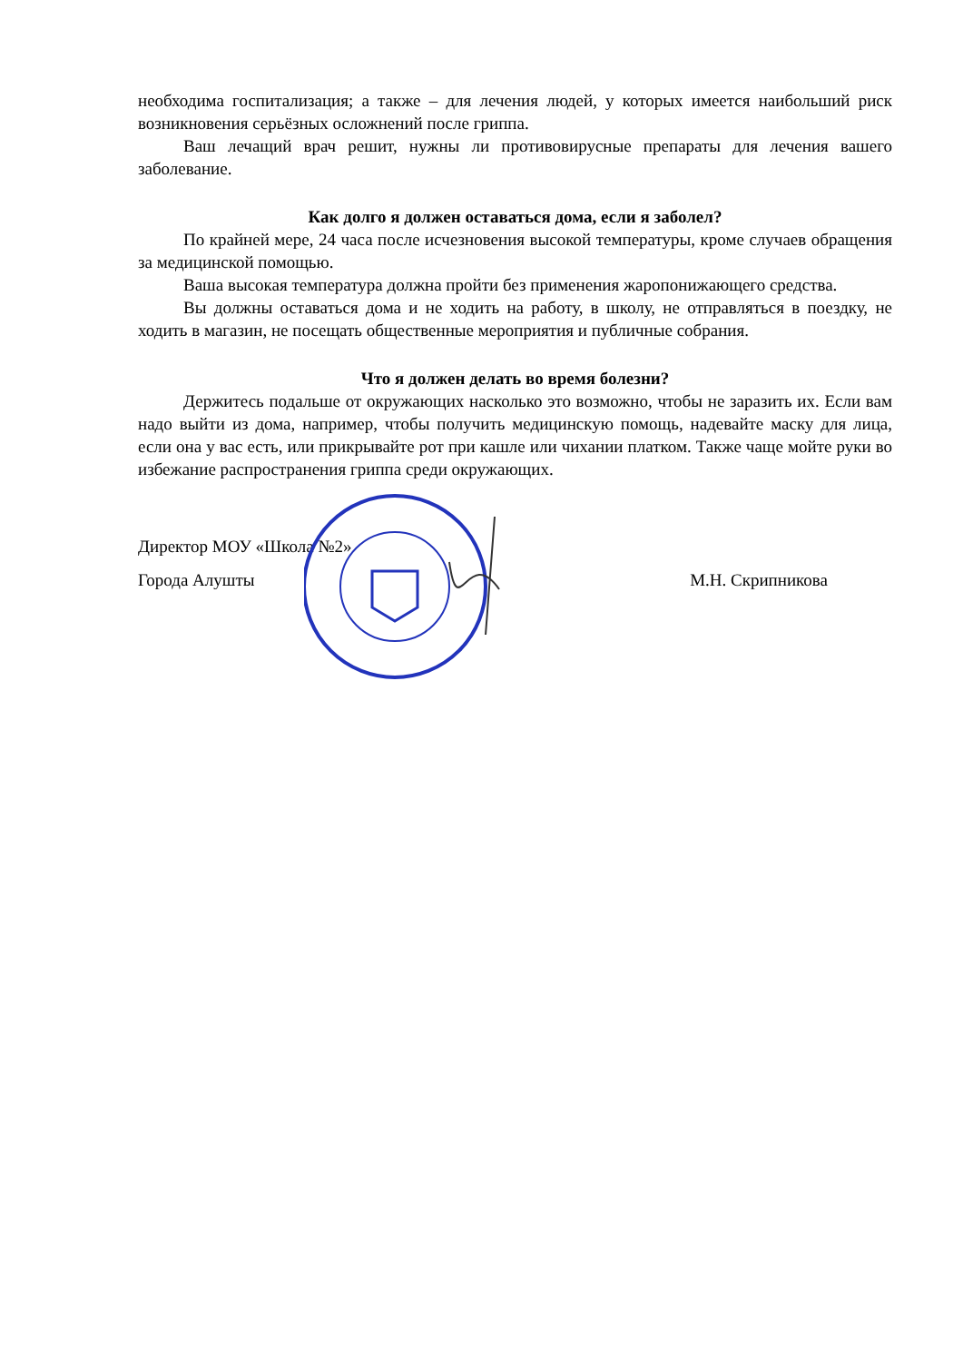необходима госпитализация; а также – для лечения людей, у которых имеется наибольший риск возникновения серьёзных осложнений после гриппа.
Ваш лечащий врач решит, нужны ли противовирусные препараты для лечения вашего заболевание.
Как долго я должен оставаться дома, если я заболел?
По крайней мере, 24 часа после исчезновения высокой температуры, кроме случаев обращения за медицинской помощью.
Ваша высокая температура должна пройти без применения жаропонижающего средства.
Вы должны оставаться дома и не ходить на работу, в школу, не отправляться в поездку, не ходить в магазин, не посещать общественные мероприятия и публичные собрания.
Что я должен делать во время болезни?
Держитесь подальше от окружающих насколько это возможно, чтобы не заразить их. Если вам надо выйти из дома, например, чтобы получить медицинскую помощь, надевайте маску для лица, если она у вас есть, или прикрывайте рот при кашле или чихании платком. Также чаще мойте руки во избежание распространения гриппа среди окружающих.
Директор МОУ «Школа №2»
Города Алушты М.Н. Скрипникова